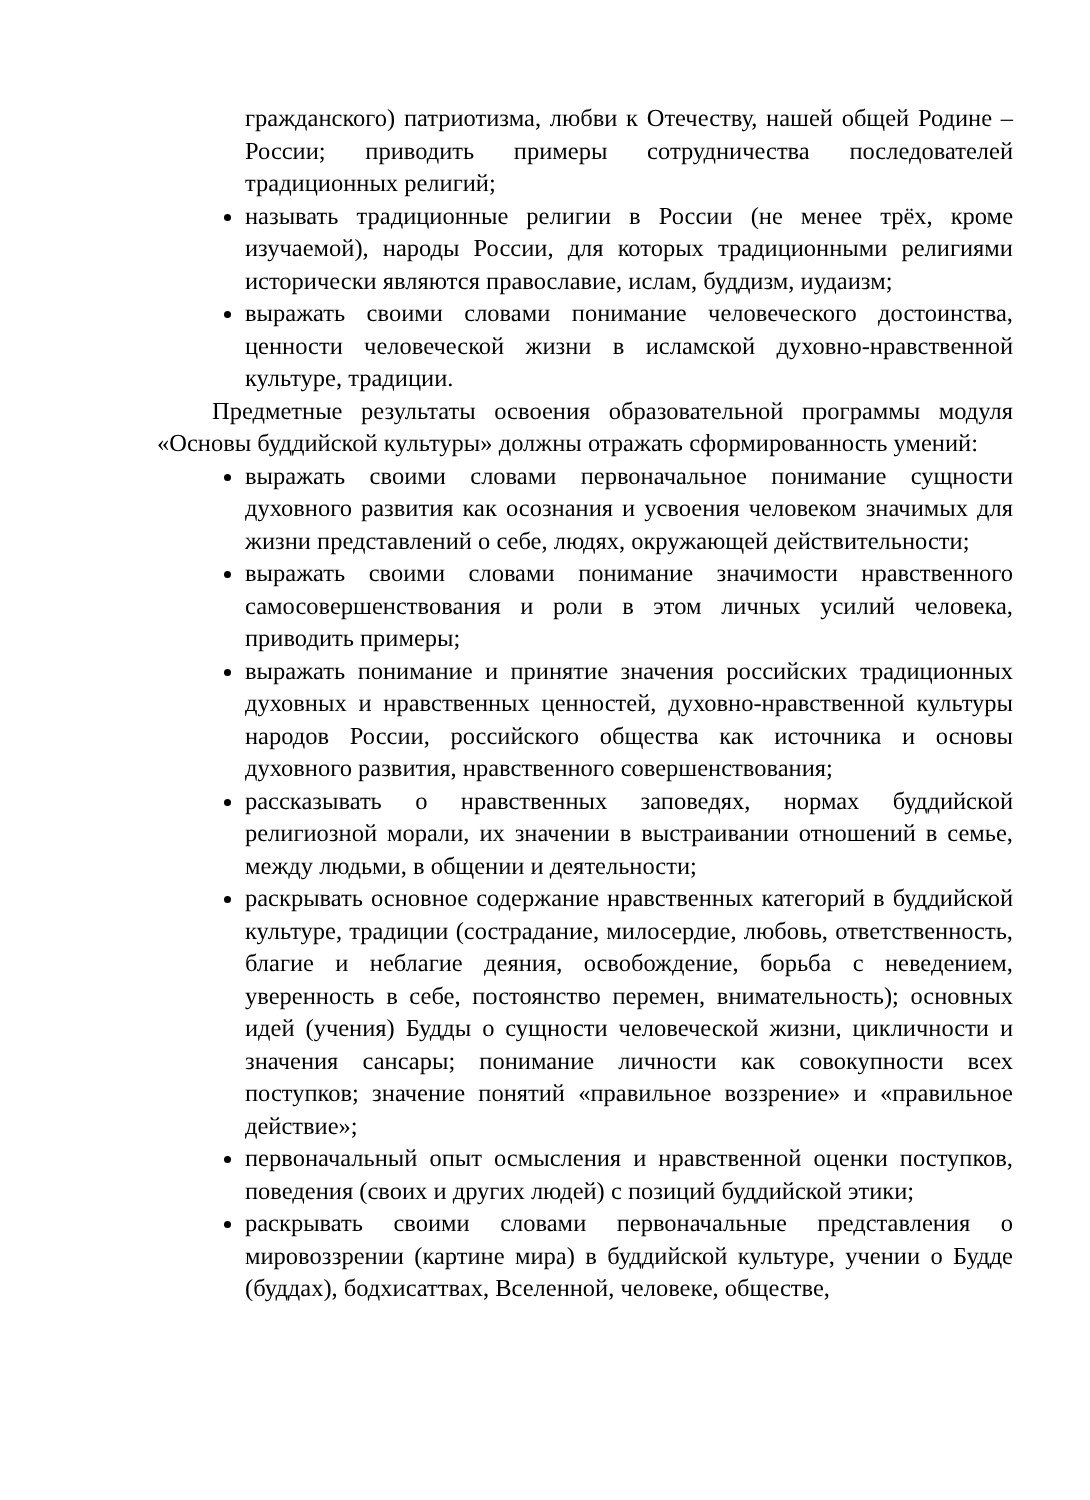гражданского) патриотизма, любви к Отечеству, нашей общей Родине – России; приводить примеры сотрудничества последователей традиционных религий;
называть традиционные религии в России (не менее трёх, кроме изучаемой), народы России, для которых традиционными религиями исторически являются православие, ислам, буддизм, иудаизм;
выражать своими словами понимание человеческого достоинства, ценности человеческой жизни в исламской духовно-нравственной культуре, традиции.
Предметные результаты освоения образовательной программы модуля «Основы буддийской культуры» должны отражать сформированность умений:
выражать своими словами первоначальное понимание сущности духовного развития как осознания и усвоения человеком значимых для жизни представлений о себе, людях, окружающей действительности;
выражать своими словами понимание значимости нравственного самосовершенствования и роли в этом личных усилий человека, приводить примеры;
выражать понимание и принятие значения российских традиционных духовных и нравственных ценностей, духовно-нравственной культуры народов России, российского общества как источника и основы духовного развития, нравственного совершенствования;
рассказывать о нравственных заповедях, нормах буддийской религиозной морали, их значении в выстраивании отношений в семье, между людьми, в общении и деятельности;
раскрывать основное содержание нравственных категорий в буддийской культуре, традиции (сострадание, милосердие, любовь, ответственность, благие и неблагие деяния, освобождение, борьба с неведением, уверенность в себе, постоянство перемен, внимательность); основных идей (учения) Будды о сущности человеческой жизни, цикличности и значения сансары; понимание личности как совокупности всех поступков; значение понятий «правильное воззрение» и «правильное действие»;
первоначальный опыт осмысления и нравственной оценки поступков, поведения (своих и других людей) с позиций буддийской этики;
раскрывать своими словами первоначальные представления о мировоззрении (картине мира) в буддийской культуре, учении о Будде (буддах), бодхисаттвах, Вселенной, человеке, обществе,